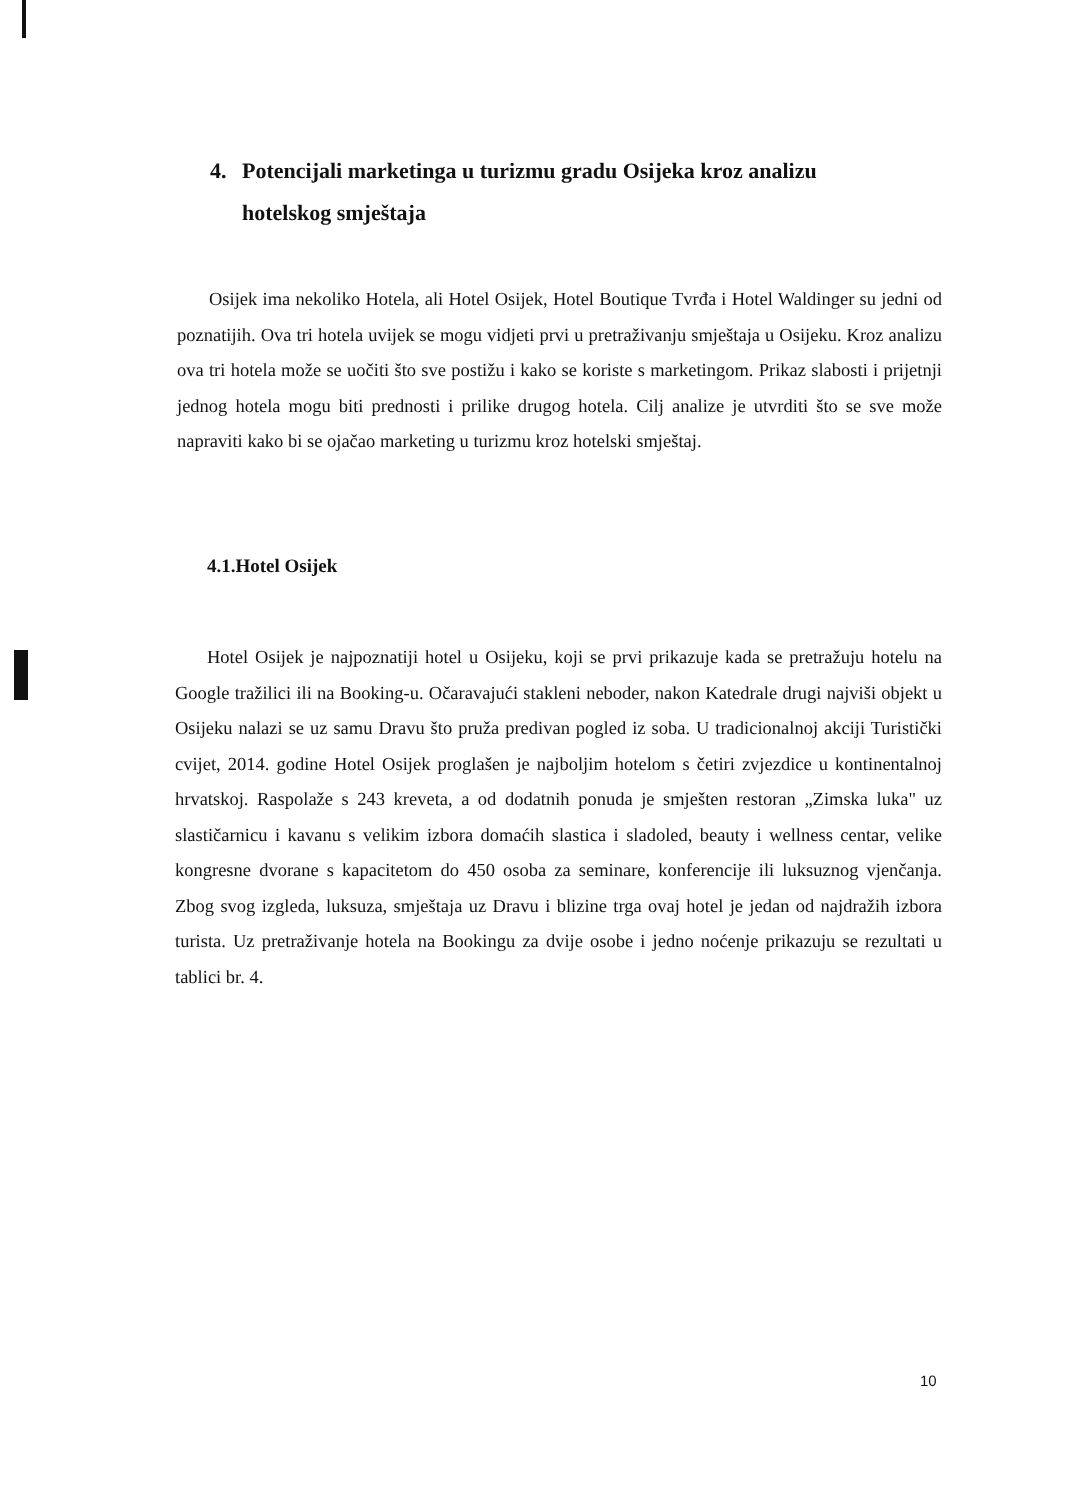4. Potencijali marketinga u turizmu gradu Osijeka kroz analizu
hotelskog smještaja
Osijek ima nekoliko Hotela, ali Hotel Osijek, Hotel Boutique Tvrđa i Hotel Waldinger su jedni od poznatijih. Ova tri hotela uvijek se mogu vidjeti prvi u pretraživanju smještaja u Osijeku. Kroz analizu ova tri hotela može se uočiti što sve postižu i kako se koriste s marketingom. Prikaz slabosti i prijetnji jednog hotela mogu biti prednosti i prilike drugog hotela. Cilj analize je utvrditi što se sve može napraviti kako bi se ojačao marketing u turizmu kroz hotelski smještaj.
4.1.Hotel Osijek
Hotel Osijek je najpoznatiji hotel u Osijeku, koji se prvi prikazuje kada se pretražuju hotelu na Google tražilici ili na Booking-u. Očaravajući stakleni neboder, nakon Katedrale drugi najviši objekt u Osijeku nalazi se uz samu Dravu što pruža predivan pogled iz soba. U tradicionalnoj akciji Turistički cvijet, 2014. godine Hotel Osijek proglašen je najboljim hotelom s četiri zvjezdice u kontinentalnoj hrvatskoj. Raspolaže s 243 kreveta, a od dodatnih ponuda je smješten restoran „Zimska luka" uz slastičarnicu i kavanu s velikim izbora domaćih slastica i sladoled, beauty i wellness centar, velike kongresne dvorane s kapacitetom do 450 osoba za seminare, konferencije ili luksuznog vjenčanja. Zbog svog izgleda, luksuza, smještaja uz Dravu i blizine trga ovaj hotel je jedan od najdražih izbora turista. Uz pretraživanje hotela na Bookingu za dvije osobe i jedno noćenje prikazuju se rezultati u tablici br. 4.
10